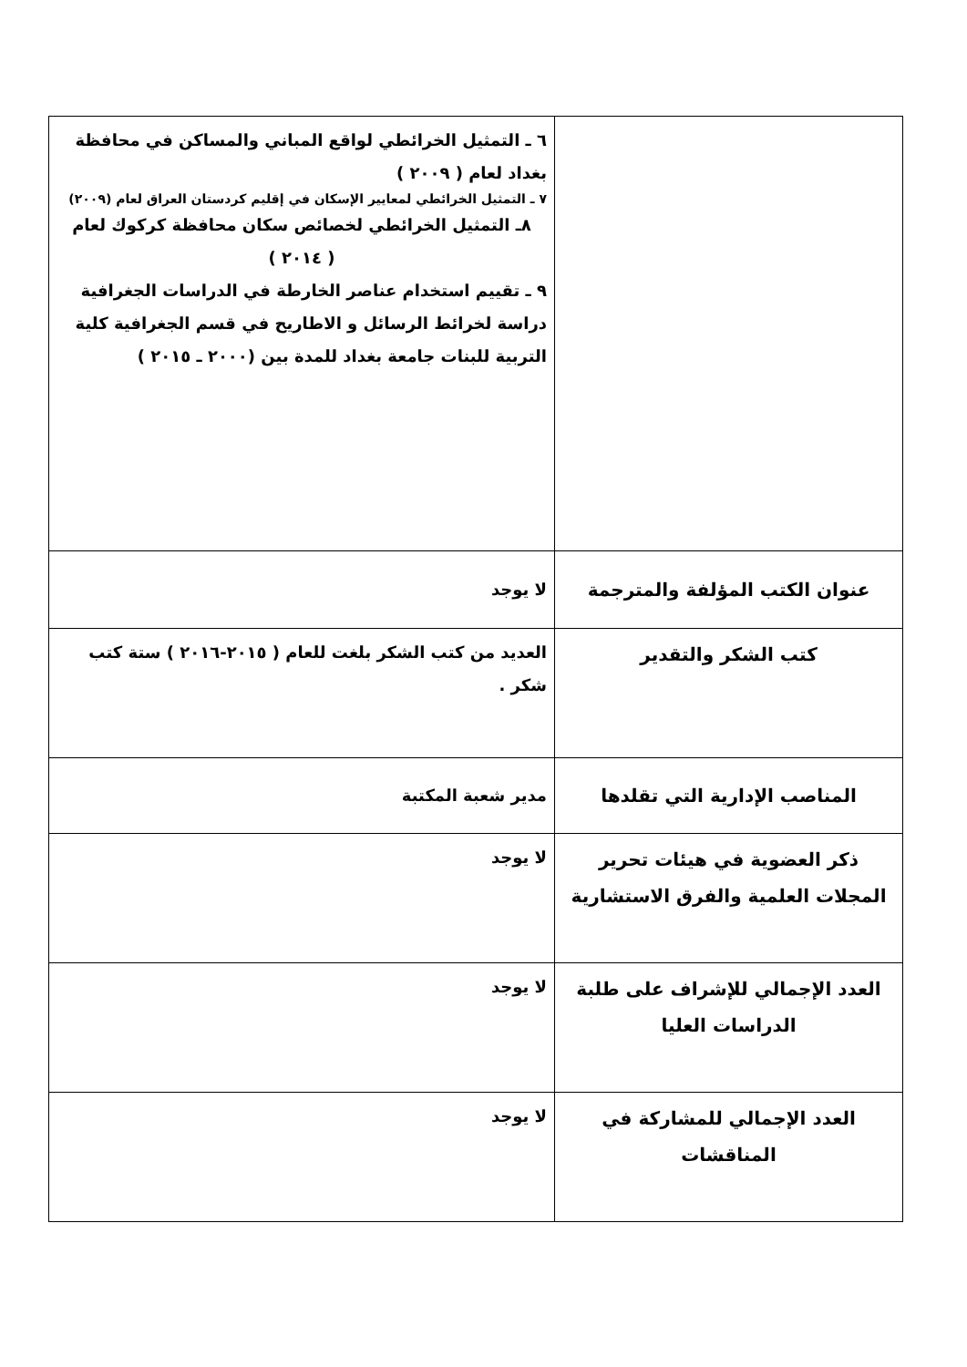| | ٦ ـ التمثيل الخرائطي لواقع المباني والمساكن في محافظة بغداد لعام ( ٢٠٠٩ ) ٧ ـ التمثيل الخرائطي لمعايير الإسكان في إقليم كردستان العراق لعام (٢٠٠٩) ٨ـ التمثيل الخرائطي لخصائص سكان محافظة كركوك لعام ( ٢٠١٤ ) ٩ ـ تقييم استخدام عناصر الخارطة في الدراسات الجغرافية دراسة لخرائط الرسائل و الاطاريح في قسم الجغرافية كلية التربية للبنات جامعة بغداد للمدة بين (٢٠٠٠ ـ ٢٠١٥ ) |
| عنوان الكتب المؤلفة والمترجمة | لا يوجد |
| كتب الشكر والتقدير | العديد من كتب الشكر بلغت للعام ( ٢٠١٥-٢٠١٦ ) ستة كتب شكر . |
| المناصب الإدارية التي تقلدها | مدير شعبة المكتبة |
| ذكر العضوية في هيئات تحرير المجلات العلمية والفرق الاستشارية | لا يوجد |
| العدد الإجمالي للإشراف على طلبة الدراسات العليا | لا يوجد |
| العدد الإجمالي للمشاركة في المناقشات | لا يوجد |